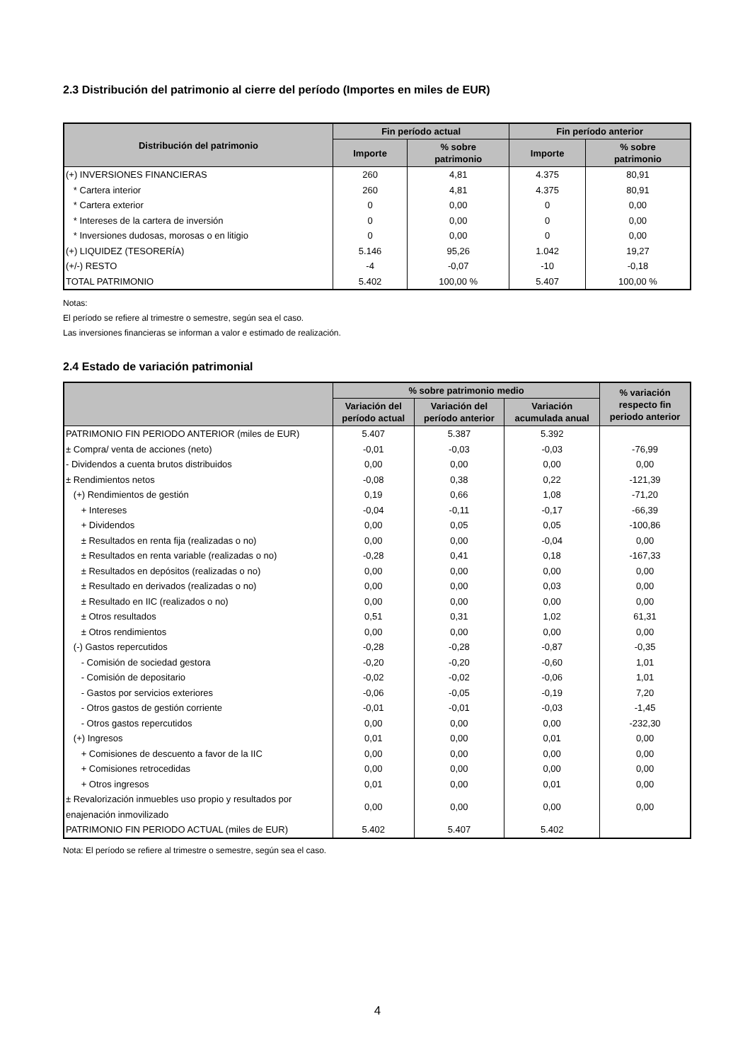2.3 Distribución del patrimonio al cierre del período (Importes en miles de EUR)
| Distribución del patrimonio | Fin período actual | | Fin período anterior | |
| --- | --- | --- | --- | --- |
| | Importe | % sobre patrimonio | Importe | % sobre patrimonio |
| (+) INVERSIONES FINANCIERAS | 260 | 4,81 | 4.375 | 80,91 |
| * Cartera interior | 260 | 4,81 | 4.375 | 80,91 |
| * Cartera exterior | 0 | 0,00 | 0 | 0,00 |
| * Intereses de la cartera de inversión | 0 | 0,00 | 0 | 0,00 |
| * Inversiones dudosas, morosas o en litigio | 0 | 0,00 | 0 | 0,00 |
| (+) LIQUIDEZ (TESORERÍA) | 5.146 | 95,26 | 1.042 | 19,27 |
| (+/-) RESTO | -4 | -0,07 | -10 | -0,18 |
| TOTAL PATRIMONIO | 5.402 | 100,00 % | 5.407 | 100,00 % |
Notas:
El período se refiere al trimestre o semestre, según sea el caso.
Las inversiones financieras se informan a valor e estimado de realización.
2.4 Estado de variación patrimonial
| | % sobre patrimonio medio | | | % variación respecto fin periodo anterior |
| --- | --- | --- | --- | --- |
| | Variación del período actual | Variación del período anterior | Variación acumulada anual | |
| PATRIMONIO FIN PERIODO ANTERIOR (miles de EUR) | 5.407 | 5.387 | 5.392 | |
| ± Compra/ venta de acciones (neto) | -0,01 | -0,03 | -0,03 | -76,99 |
| - Dividendos a cuenta brutos distribuidos | 0,00 | 0,00 | 0,00 | 0,00 |
| ± Rendimientos netos | -0,08 | 0,38 | 0,22 | -121,39 |
| (+) Rendimientos de gestión | 0,19 | 0,66 | 1,08 | -71,20 |
| + Intereses | -0,04 | -0,11 | -0,17 | -66,39 |
| + Dividendos | 0,00 | 0,05 | 0,05 | -100,86 |
| ± Resultados en renta fija (realizadas o no) | 0,00 | 0,00 | -0,04 | 0,00 |
| ± Resultados en renta variable (realizadas o no) | -0,28 | 0,41 | 0,18 | -167,33 |
| ± Resultados en depósitos (realizadas o no) | 0,00 | 0,00 | 0,00 | 0,00 |
| ± Resultado en derivados (realizadas o no) | 0,00 | 0,00 | 0,03 | 0,00 |
| ± Resultado en IIC (realizados o no) | 0,00 | 0,00 | 0,00 | 0,00 |
| ± Otros resultados | 0,51 | 0,31 | 1,02 | 61,31 |
| ± Otros rendimientos | 0,00 | 0,00 | 0,00 | 0,00 |
| (-) Gastos repercutidos | -0,28 | -0,28 | -0,87 | -0,35 |
| - Comisión de sociedad gestora | -0,20 | -0,20 | -0,60 | 1,01 |
| - Comisión de depositario | -0,02 | -0,02 | -0,06 | 1,01 |
| - Gastos por servicios exteriores | -0,06 | -0,05 | -0,19 | 7,20 |
| - Otros gastos de gestión corriente | -0,01 | -0,01 | -0,03 | -1,45 |
| - Otros gastos repercutidos | 0,00 | 0,00 | 0,00 | -232,30 |
| (+) Ingresos | 0,01 | 0,00 | 0,01 | 0,00 |
| + Comisiones de descuento a favor de la IIC | 0,00 | 0,00 | 0,00 | 0,00 |
| + Comisiones retrocedidas | 0,00 | 0,00 | 0,00 | 0,00 |
| + Otros ingresos | 0,01 | 0,00 | 0,01 | 0,00 |
| ± Revalorización inmuebles uso propio y resultados por enajenación inmovilizado | 0,00 | 0,00 | 0,00 | 0,00 |
| PATRIMONIO FIN PERIODO ACTUAL (miles de EUR) | 5.402 | 5.407 | 5.402 | |
Nota: El período se refiere al trimestre o semestre, según sea el caso.
4